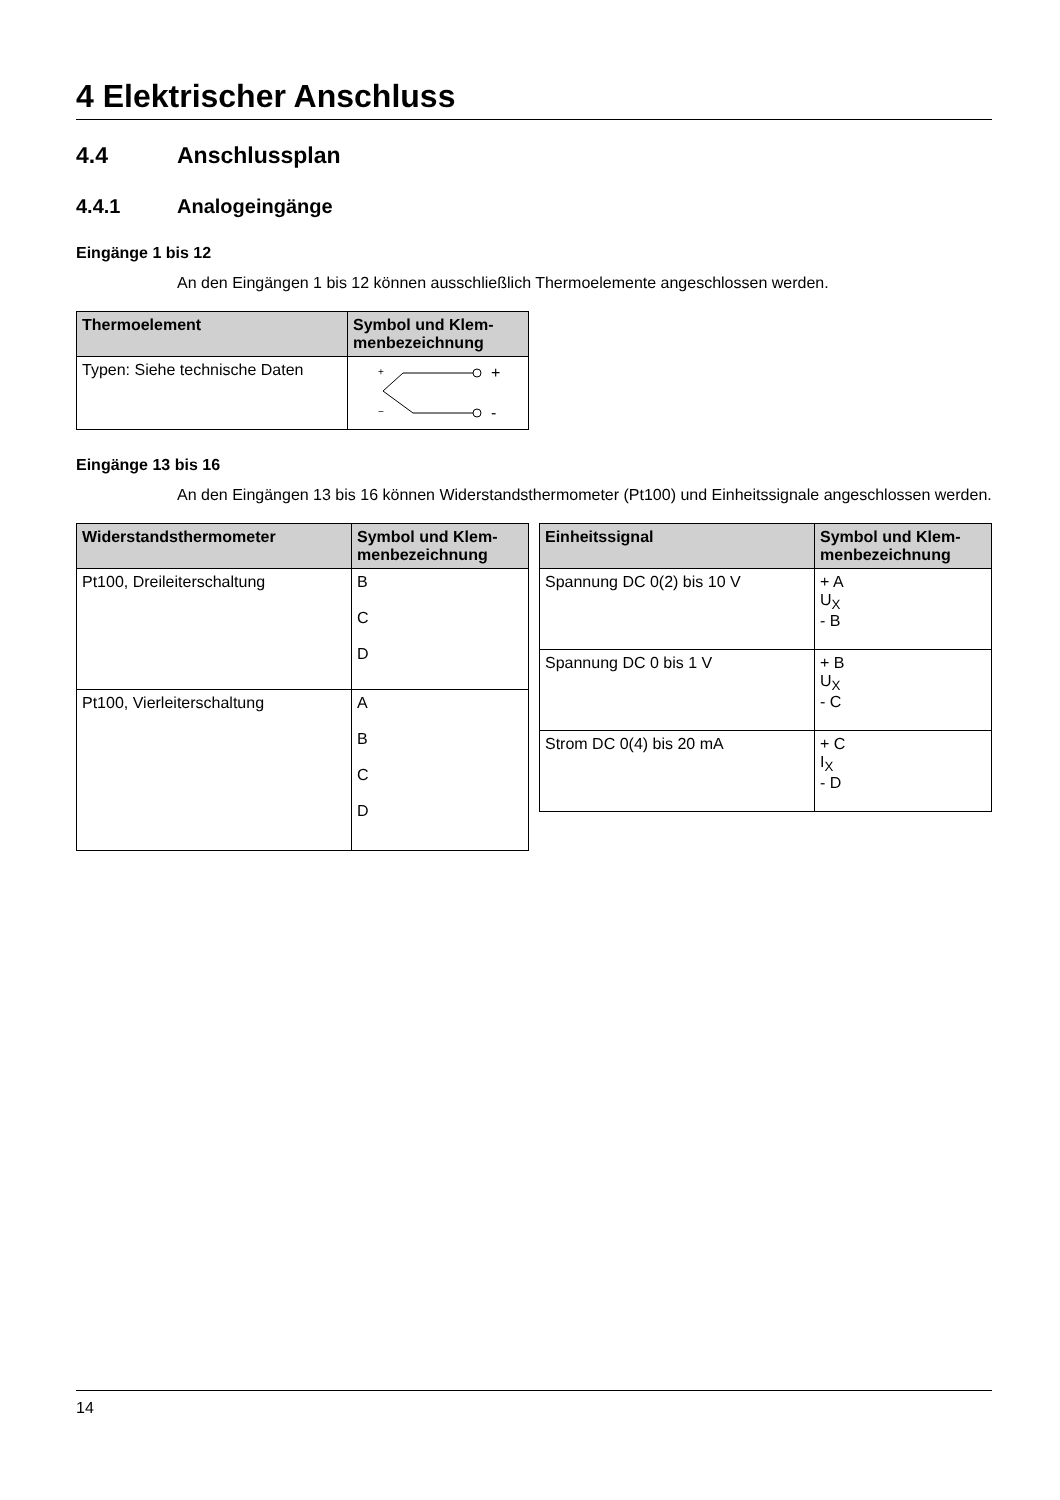4 Elektrischer Anschluss
4.4 Anschlussplan
4.4.1 Analogeingänge
Eingänge 1 bis 12
An den Eingängen 1 bis 12 können ausschließlich Thermoelemente angeschlossen werden.
| Thermoelement | Symbol und Klem-menbezeichnung |
| --- | --- |
| Typen: Siehe technische Daten | + − + - |
Eingänge 13 bis 16
An den Eingängen 13 bis 16 können Widerstandsthermometer (Pt100) und Einheitssignale angeschlossen werden.
| Widerstandsthermometer | Symbol und Klem-menbezeichnung |
| --- | --- |
| Pt100, Dreileiterschaltung | B C D |
| Pt100, Vierleiterschaltung | A B C D |
| Einheitssignal | Symbol und Klem-menbezeichnung |
| --- | --- |
| Spannung DC 0(2) bis 10 V | + A U<sub>X</sub> - B |
| Spannung DC 0 bis 1 V | + B U<sub>X</sub> - C |
| Strom DC 0(4) bis 20 mA | + C I<sub>X</sub> - D |
14